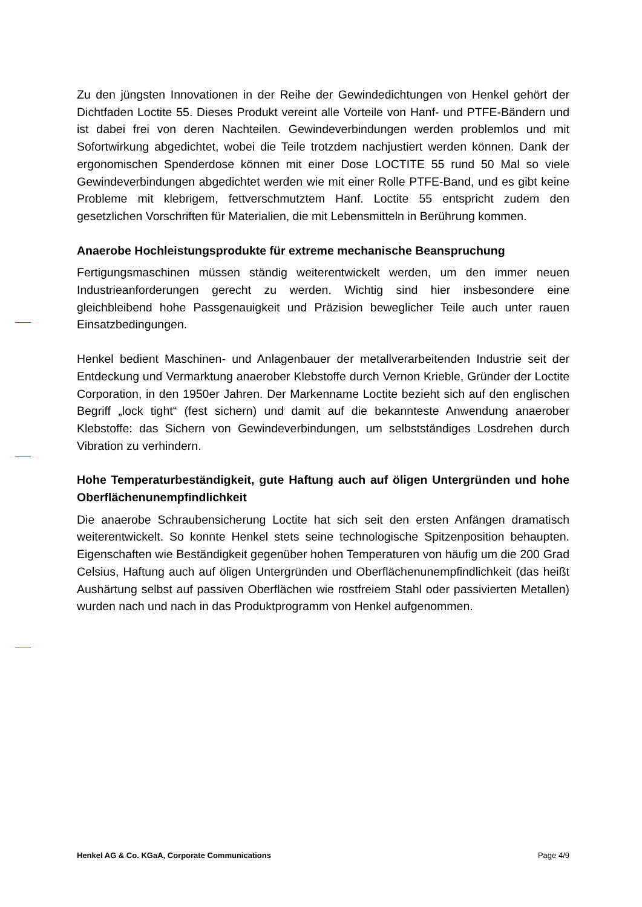Zu den jüngsten Innovationen in der Reihe der Gewindedichtungen von Henkel gehört der Dichtfaden Loctite 55. Dieses Produkt vereint alle Vorteile von Hanf- und PTFE-Bändern und ist dabei frei von deren Nachteilen. Gewindeverbindungen werden problemlos und mit Sofortwirkung abgedichtet, wobei die Teile trotzdem nachjustiert werden können. Dank der ergonomischen Spenderdose können mit einer Dose LOCTITE 55 rund 50 Mal so viele Gewindeverbindungen abgedichtet werden wie mit einer Rolle PTFE-Band, und es gibt keine Probleme mit klebrigem, fettverschmutztem Hanf. Loctite 55 entspricht zudem den gesetzlichen Vorschriften für Materialien, die mit Lebensmitteln in Berührung kommen.
Anaerobe Hochleistungsprodukte für extreme mechanische Beanspruchung
Fertigungsmaschinen müssen ständig weiterentwickelt werden, um den immer neuen Industrieanforderungen gerecht zu werden. Wichtig sind hier insbesondere eine gleichbleibend hohe Passgenauigkeit und Präzision beweglicher Teile auch unter rauen Einsatzbedingungen.
Henkel bedient Maschinen- und Anlagenbauer der metallverarbeitenden Industrie seit der Entdeckung und Vermarktung anaerober Klebstoffe durch Vernon Krieble, Gründer der Loctite Corporation, in den 1950er Jahren. Der Markenname Loctite bezieht sich auf den englischen Begriff „lock tight“ (fest sichern) und damit auf die bekannteste Anwendung anaerober Klebstoffe: das Sichern von Gewindeverbindungen, um selbstständiges Losdrehen durch Vibration zu verhindern.
Hohe Temperaturbeständigkeit, gute Haftung auch auf öligen Untergründen und hohe Oberflächenunempfindlichkeit
Die anaerobe Schraubensicherung Loctite hat sich seit den ersten Anfängen dramatisch weiterentwickelt. So konnte Henkel stets seine technologische Spitzenposition behaupten. Eigenschaften wie Beständigkeit gegenüber hohen Temperaturen von häufig um die 200 Grad Celsius, Haftung auch auf öligen Untergründen und Oberflächenunempfindlichkeit (das heißt Aushärtung selbst auf passiven Oberflächen wie rostfreiem Stahl oder passivierten Metallen) wurden nach und nach in das Produktprogramm von Henkel aufgenommen.
Henkel AG & Co. KGaA, Corporate Communications Page 4/9